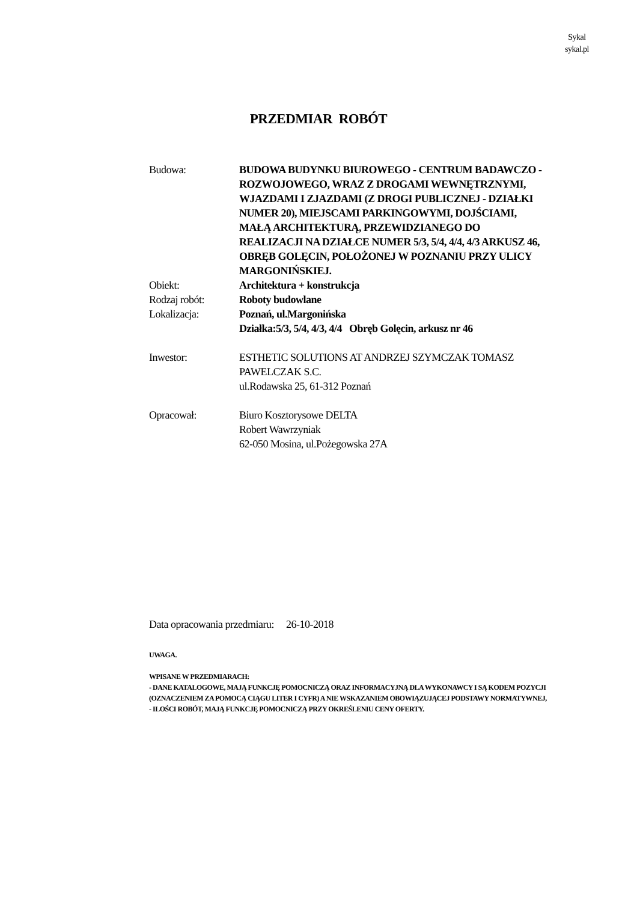Sykal
sykal.pl
PRZEDMIAR ROBÓT
Budowa: BUDOWA BUDYNKU BIUROWEGO - CENTRUM BADAWCZO - ROZWOJOWEGO, WRAZ Z DROGAMI WEWNĘTRZNYMI, WJAZDAMI I ZJAZDAMI (Z DROGI PUBLICZNEJ - DZIAŁKI NUMER 20), MIEJSCAMI PARKINGOWYMI, DOJŚCIAMI, MAŁĄ ARCHITEKTURĄ, PRZEWIDZIANEGO DO REALIZACJI NA DZIAŁCE NUMER 5/3, 5/4, 4/4, 4/3 ARKUSZ 46, OBRĘB GOLĘCIN, POŁOŻONEJ W POZNANIU PRZY ULICY MARGONIŃSKIEJ.
Obiekt: Architektura + konstrukcja
Rodzaj robót: Roboty budowlane
Lokalizacja: Poznań, ul.Margonińska
Działka:5/3, 5/4, 4/3, 4/4 Obręb Golęcin, arkusz nr 46
Inwestor: ESTHETIC SOLUTIONS AT ANDRZEJ SZYMCZAK TOMASZ PAWELCZAK S.C.
ul.Rodawska 25, 61-312 Poznań
Opracował: Biuro Kosztorysowe DELTA
Robert Wawrzyniak
62-050 Mosina, ul.Pożegowska 27A
Data opracowania przedmiaru: 26-10-2018
UWAGA.
WPISANE W PRZEDMIARACH:
- DANE KATALOGOWE, MAJĄ FUNKCJĘ POMOCNICZĄ ORAZ INFORMACYJNĄ DLA WYKONAWCY I SĄ KODEM POZYCJI (OZNACZENIEM ZA POMOCĄ CIĄGU LITER I CYFR) A NIE WSKAZANIEM OBOWIĄZUJĄCEJ PODSTAWY NORMATYWNEJ,
- ILOŚCI ROBÓT, MAJĄ FUNKCJĘ POMOCNICZĄ PRZY OKREŚLENIU CENY OFERTY.